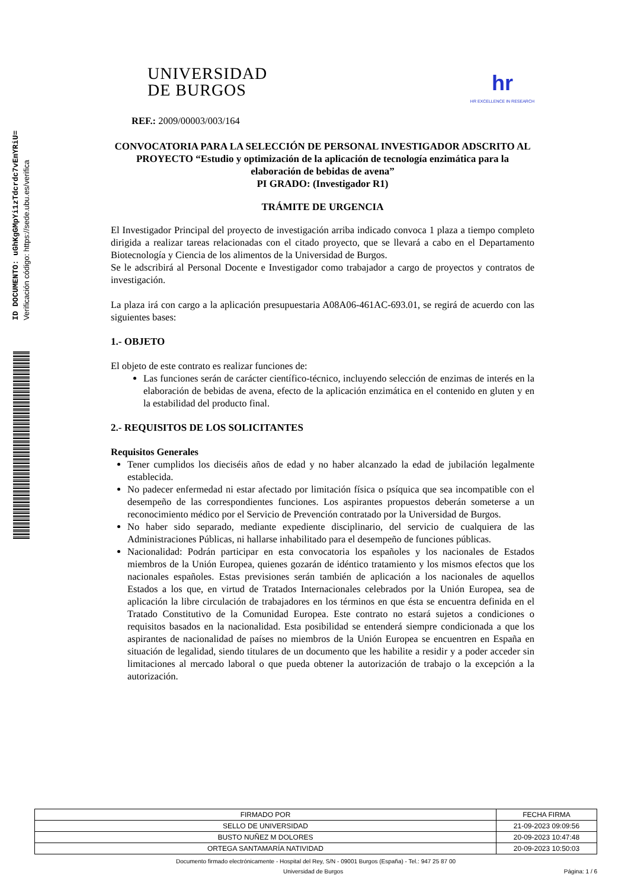ID DOCUMENTO: uGhKgGMpYi1zTdcrdc7vEmYRiU=
Verificación código: https://sede.ubu.es/verifica
UNIVERSIDAD
DE BURGOS
hr
HR EXCELLENCE IN RESEARCH
REF.: 2009/00003/003/164
CONVOCATORIA PARA LA SELECCIÓN DE PERSONAL INVESTIGADOR ADSCRITO AL PROYECTO “Estudio y optimización de la aplicación de tecnología enzimática para la elaboración de bebidas de avena”
PI GRADO: (Investigador R1)
TRÁMITE DE URGENCIA
El Investigador Principal del proyecto de investigación arriba indicado convoca 1 plaza a tiempo completo dirigida a realizar tareas relacionadas con el citado proyecto, que se llevará a cabo en el Departamento Biotecnología y Ciencia de los alimentos de la Universidad de Burgos.
Se le adscribirá al Personal Docente e Investigador como trabajador a cargo de proyectos y contratos de investigación.
La plaza irá con cargo a la aplicación presupuestaria A08A06-461AC-693.01, se regirá de acuerdo con las siguientes bases:
1.- OBJETO
El objeto de este contrato es realizar funciones de:
Las funciones serán de carácter científico-técnico, incluyendo selección de enzimas de interés en la elaboración de bebidas de avena, efecto de la aplicación enzimática en el contenido en gluten y en la estabilidad del producto final.
2.- REQUISITOS DE LOS SOLICITANTES
Requisitos Generales
Tener cumplidos los dieciséis años de edad y no haber alcanzado la edad de jubilación legalmente establecida.
No padecer enfermedad ni estar afectado por limitación física o psíquica que sea incompatible con el desempeño de las correspondientes funciones. Los aspirantes propuestos deberán someterse a un reconocimiento médico por el Servicio de Prevención contratado por la Universidad de Burgos.
No haber sido separado, mediante expediente disciplinario, del servicio de cualquiera de las Administraciones Públicas, ni hallarse inhabilitado para el desempeño de funciones públicas.
Nacionalidad: Podrán participar en esta convocatoria los españoles y los nacionales de Estados miembros de la Unión Europea, quienes gozarán de idéntico tratamiento y los mismos efectos que los nacionales españoles. Estas previsiones serán también de aplicación a los nacionales de aquellos Estados a los que, en virtud de Tratados Internacionales celebrados por la Unión Europea, sea de aplicación la libre circulación de trabajadores en los términos en que ésta se encuentra definida en el Tratado Constitutivo de la Comunidad Europea. Este contrato no estará sujetos a condiciones o requisitos basados en la nacionalidad. Esta posibilidad se entenderá siempre condicionada a que los aspirantes de nacionalidad de países no miembros de la Unión Europea se encuentren en España en situación de legalidad, siendo titulares de un documento que les habilite a residir y a poder acceder sin limitaciones al mercado laboral o que pueda obtener la autorización de trabajo o la excepción a la autorización.
| FIRMADO POR | FECHA FIRMA |
| --- | --- |
| SELLO DE UNIVERSIDAD | 21-09-2023 09:09:56 |
| BUSTO NUÑEZ M DOLORES | 20-09-2023 10:47:48 |
| ORTEGA SANTAMARÍA NATIVIDAD | 20-09-2023 10:50:03 |
Documento firmado electrónicamente - Hospital del Rey, S/N - 09001 Burgos (España) - Tel.: 947 25 87 00
Universidad de Burgos Página: 1 / 6